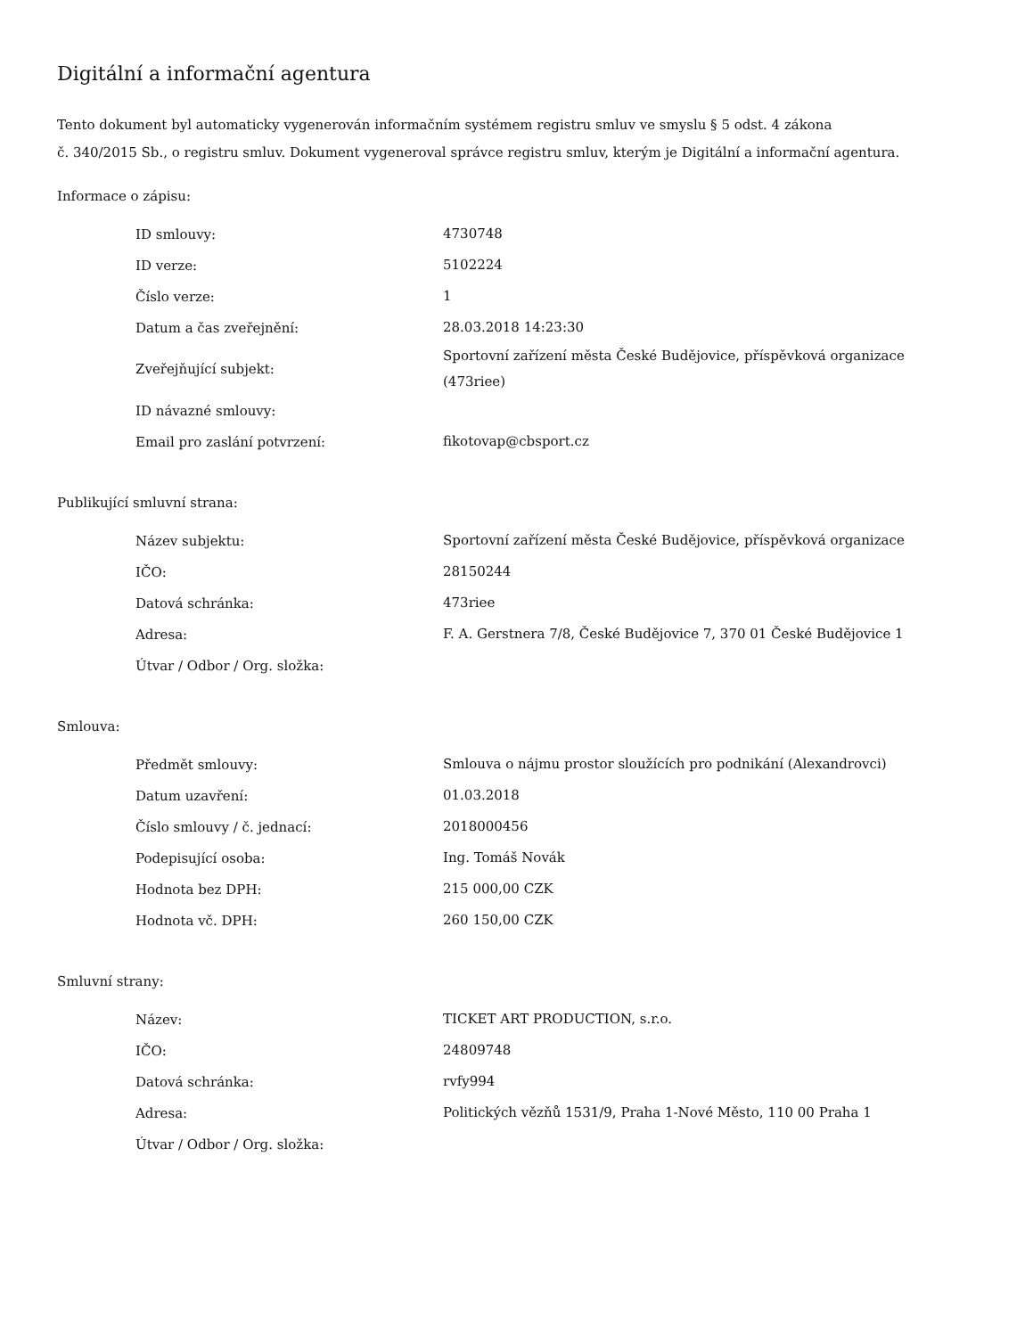Digitální a informační agentura
Tento dokument byl automaticky vygenerován informačním systémem registru smluv ve smyslu § 5 odst. 4 zákona
č. 340/2015 Sb., o registru smluv. Dokument vygeneroval správce registru smluv, kterým je Digitální a informační agentura.
Informace o zápisu:
| ID smlouvy: | 4730748 |
| ID verze: | 5102224 |
| Číslo verze: | 1 |
| Datum a čas zveřejnění: | 28.03.2018 14:23:30 |
| Zveřejňující subjekt: | Sportovní zařízení města České Budějovice, příspěvková organizace (473riee) |
| ID návazné smlouvy: | |
| Email pro zaslání potvrzení: | fikotovap@cbsport.cz |
Publikující smluvní strana:
| Název subjektu: | Sportovní zařízení města České Budějovice, příspěvková organizace |
| IČO: | 28150244 |
| Datová schránka: | 473riee |
| Adresa: | F. A. Gerstnera 7/8, České Budějovice 7, 370 01 České Budějovice 1 |
| Útvar / Odbor / Org. složka: | |
Smlouva:
| Předmět smlouvy: | Smlouva o nájmu prostor sloužících pro podnikání (Alexandrovci) |
| Datum uzavření: | 01.03.2018 |
| Číslo smlouvy / č. jednací: | 2018000456 |
| Podepisující osoba: | Ing. Tomáš Novák |
| Hodnota bez DPH: | 215 000,00 CZK |
| Hodnota vč. DPH: | 260 150,00 CZK |
Smluvní strany:
| Název: | TICKET ART PRODUCTION, s.r.o. |
| IČO: | 24809748 |
| Datová schránka: | rvfy994 |
| Adresa: | Politických vězňů 1531/9, Praha 1-Nové Město, 110 00 Praha 1 |
| Útvar / Odbor / Org. složka: | |